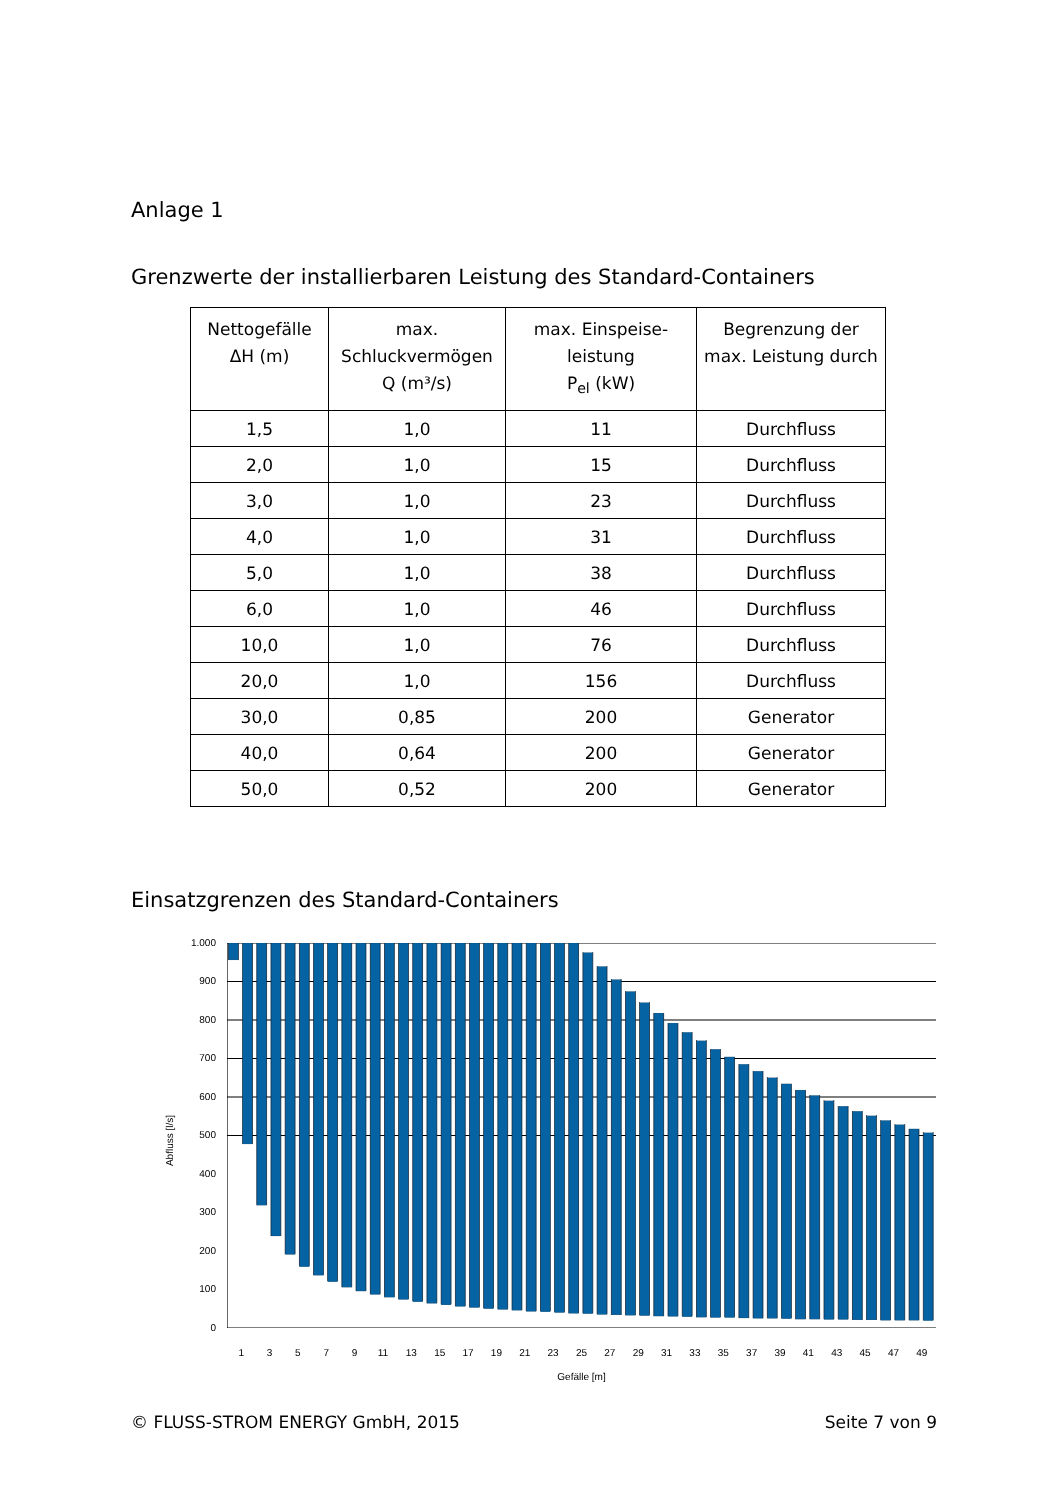Anlage 1
Grenzwerte der installierbaren Leistung des Standard-Containers
| Nettogefälle ΔH (m) | max. Schluckvermögen Q (m³/s) | max. Einspeise- leistung P<sub>el</sub> (kW) | Begrenzung der max. Leistung durch |
| --- | --- | --- | --- |
| 1,5 | 1,0 | 11 | Durchfluss |
| 2,0 | 1,0 | 15 | Durchfluss |
| 3,0 | 1,0 | 23 | Durchfluss |
| 4,0 | 1,0 | 31 | Durchfluss |
| 5,0 | 1,0 | 38 | Durchfluss |
| 6,0 | 1,0 | 46 | Durchfluss |
| 10,0 | 1,0 | 76 | Durchfluss |
| 20,0 | 1,0 | 156 | Durchfluss |
| 30,0 | 0,85 | 200 | Generator |
| 40,0 | 0,64 | 200 | Generator |
| 50,0 | 0,52 | 200 | Generator |
Einsatzgrenzen des Standard-Containers
Abfluss [l/s]
1.000
900
800
700
600
500
400
300
200
100
0
13579 11 13 15 17 19 21 23 25 27 29 31 33 35 37 39 41 43 45 47 49
Gefälle [m]
© FLUSS-STROM ENERGY GmbH, 2015 Seite 7 von 9